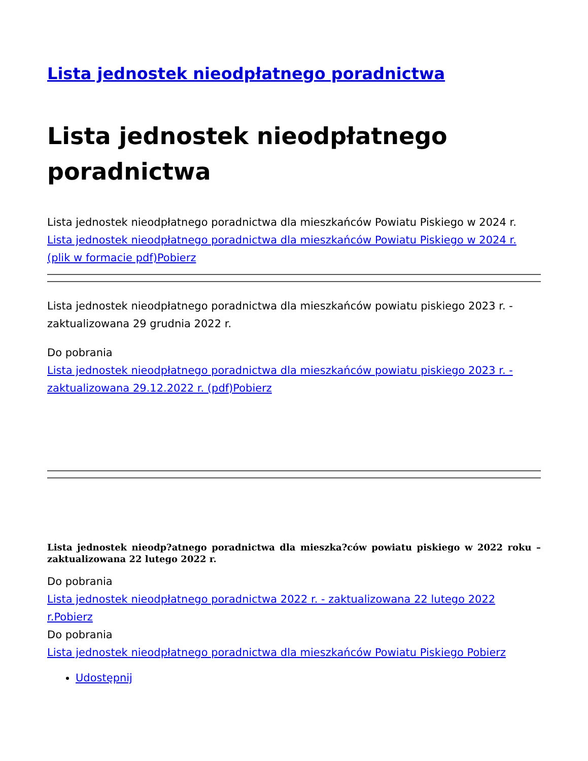Lista jednostek nieodpłatnego poradnictwa
Lista jednostek nieodpłatnego poradnictwa
Lista jednostek nieodpłatnego poradnictwa dla mieszkańców Powiatu Piskiego w 2024 r.
Lista jednostek nieodpłatnego poradnictwa dla mieszkańców Powiatu Piskiego w 2024 r. (plik w formacie pdf)Pobierz
Lista jednostek nieodpłatnego poradnictwa dla mieszkańców powiatu piskiego 2023 r. - zaktualizowana 29 grudnia 2022 r.
Do pobrania
Lista jednostek nieodpłatnego poradnictwa dla mieszkańców powiatu piskiego 2023 r. - zaktualizowana 29.12.2022 r. (pdf)Pobierz
Lista jednostek nieodp?atnego poradnictwa dla mieszka?ców powiatu piskiego w 2022 roku – zaktualizowana 22 lutego 2022 r.
Do pobrania
Lista jednostek nieodpłatnego poradnictwa 2022 r. - zaktualizowana 22 lutego 2022 r.Pobierz
Do pobrania
Lista jednostek nieodpłatnego poradnictwa dla mieszkańców Powiatu Piskiego Pobierz
Udostępnij